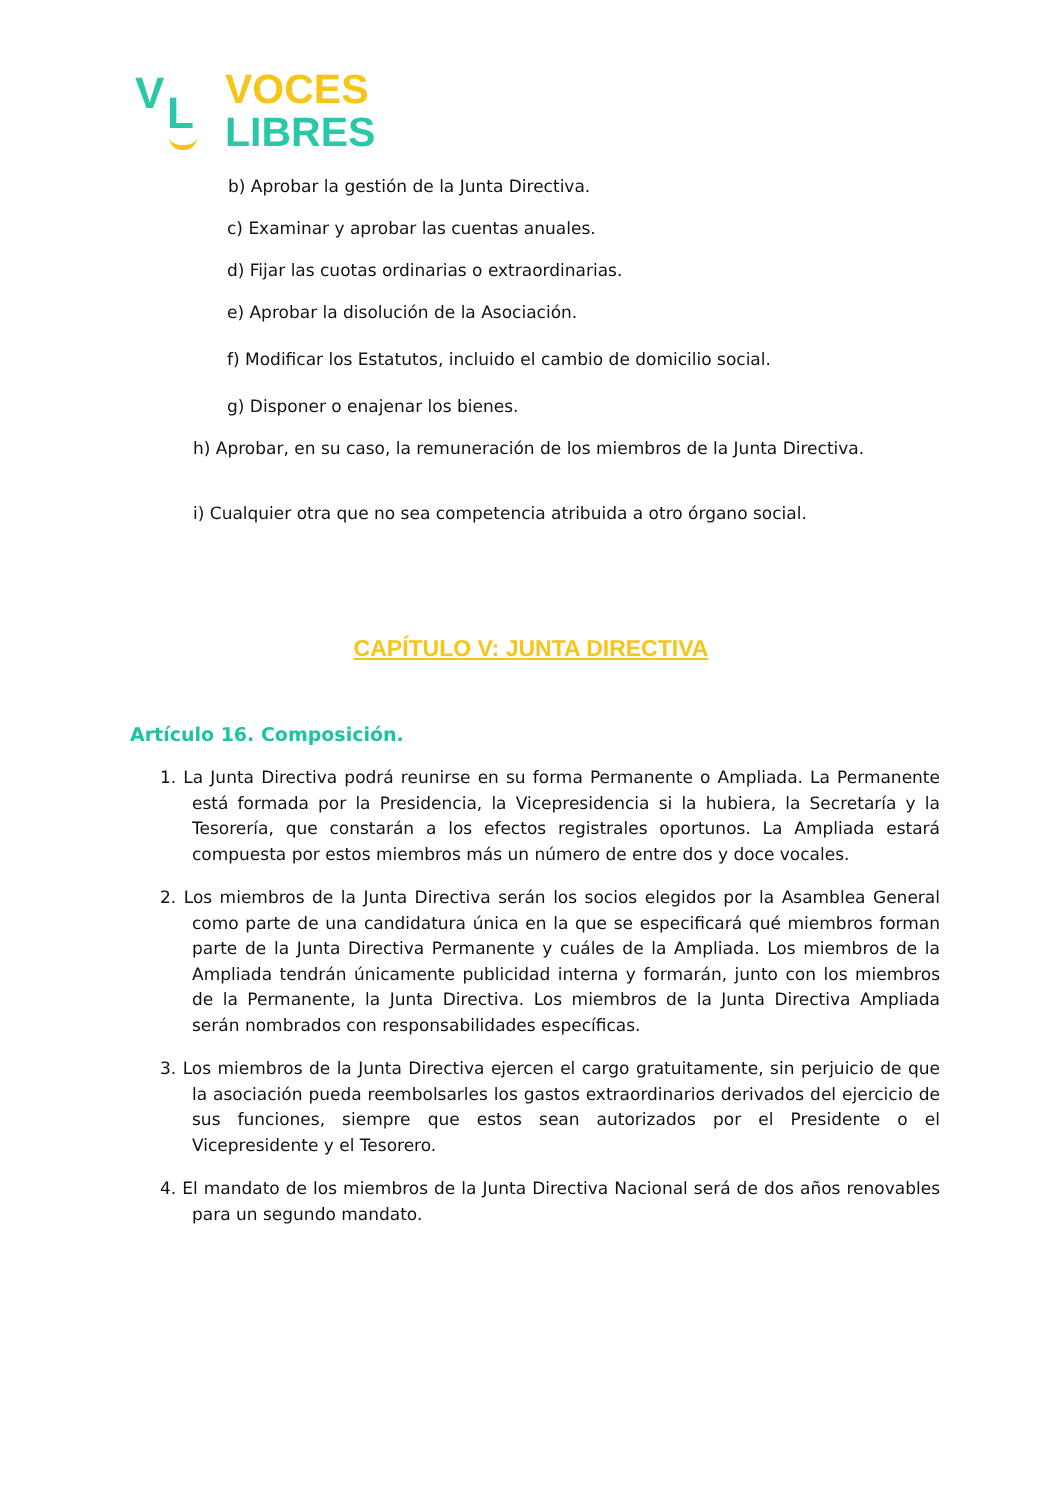V L
VOCES
LIBRES
b) Aprobar la gestión de la Junta Directiva.
c) Examinar y aprobar las cuentas anuales.
d) Fijar las cuotas ordinarias o extraordinarias.
e) Aprobar la disolución de la Asociación.
f) Modificar los Estatutos, incluido el cambio de domicilio social.
g) Disponer o enajenar los bienes.
h) Aprobar, en su caso, la remuneración de los miembros de la Junta Directiva.
i) Cualquier otra que no sea competencia atribuida a otro órgano social.
CAPÍTULO V: JUNTA DIRECTIVA
Artículo 16. Composición.
1. La Junta Directiva podrá reunirse en su forma Permanente o Ampliada. La Permanente está formada por la Presidencia, la Vicepresidencia si la hubiera, la Secretaría y la Tesorería, que constarán a los efectos registrales oportunos. La Ampliada estará compuesta por estos miembros más un número de entre dos y doce vocales.
2. Los miembros de la Junta Directiva serán los socios elegidos por la Asamblea General como parte de una candidatura única en la que se especificará qué miembros forman parte de la Junta Directiva Permanente y cuáles de la Ampliada. Los miembros de la Ampliada tendrán únicamente publicidad interna y formarán, junto con los miembros de la Permanente, la Junta Directiva. Los miembros de la Junta Directiva Ampliada serán nombrados con responsabilidades específicas.
3. Los miembros de la Junta Directiva ejercen el cargo gratuitamente, sin perjuicio de que la asociación pueda reembolsarles los gastos extraordinarios derivados del ejercicio de sus funciones, siempre que estos sean autorizados por el Presidente o el Vicepresidente y el Tesorero.
4. El mandato de los miembros de la Junta Directiva Nacional será de dos años renovables para un segundo mandato.